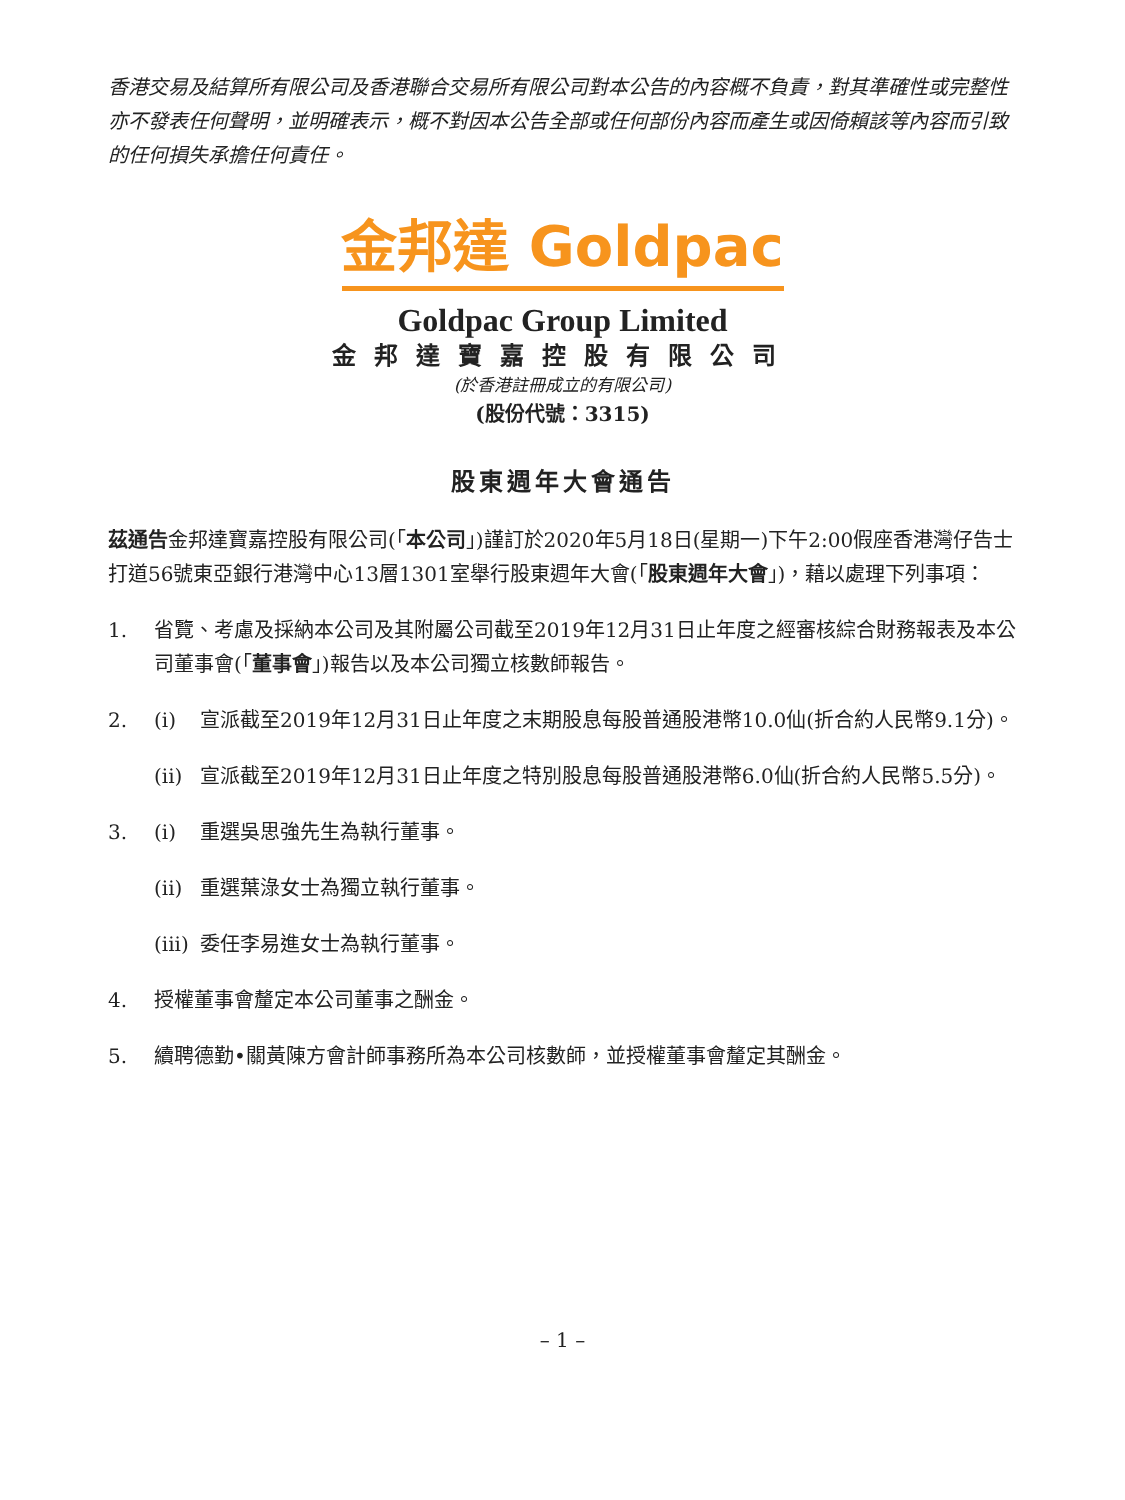香港交易及結算所有限公司及香港聯合交易所有限公司對本公告的內容概不負責，對其準確性或完整性亦不發表任何聲明，並明確表示，概不對因本公告全部或任何部份內容而產生或因倚賴該等內容而引致的任何損失承擔任何責任。
金邦達 Goldpac
Goldpac Group Limited
金邦達寶嘉控股有限公司
(於香港註冊成立的有限公司)
(股份代號：3315)
股東週年大會通告
茲通告金邦達寶嘉控股有限公司(「本公司」)謹訂於2020年5月18日(星期一)下午2:00假座香港灣仔告士打道56號東亞銀行港灣中心13層1301室舉行股東週年大會(「股東週年大會」)，藉以處理下列事項：
1. 省覽、考慮及採納本公司及其附屬公司截至2019年12月31日止年度之經審核綜合財務報表及本公司董事會(「董事會」)報告以及本公司獨立核數師報告。
2. (i) 宣派截至2019年12月31日止年度之末期股息每股普通股港幣10.0仙(折合約人民幣9.1分)。
(ii)
宣派截至2019年12月31日止年度之特別股息每股普通股港幣6.0仙(折合約人民幣5.5分)。
3. (i) 重選吳思強先生為執行董事。
(ii)
重選葉淥女士為獨立執行董事。
(iii)
委任李易進女士為執行董事。
4. 授權董事會釐定本公司董事之酬金。
5. 續聘德勤•關黃陳方會計師事務所為本公司核數師，並授權董事會釐定其酬金。
– 1 –